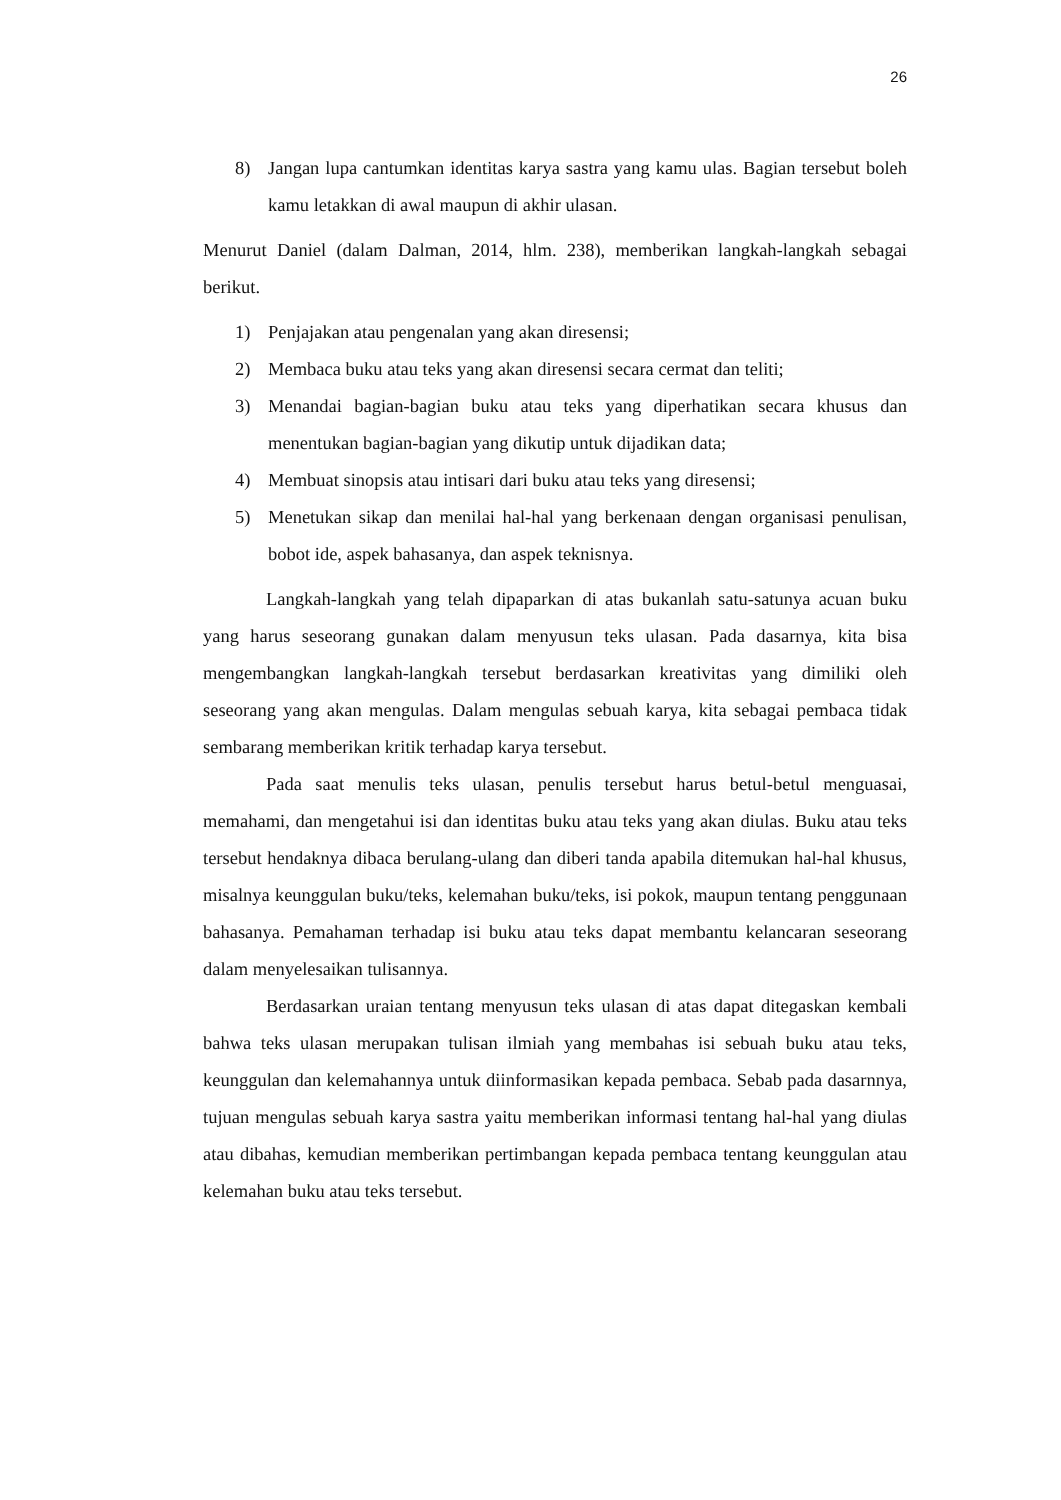26
8) Jangan lupa cantumkan identitas karya sastra yang kamu ulas. Bagian tersebut boleh kamu letakkan di awal maupun di akhir ulasan.
Menurut Daniel (dalam Dalman, 2014, hlm. 238), memberikan langkah-langkah sebagai berikut.
1) Penjajakan atau pengenalan yang akan diresensi;
2) Membaca buku atau teks yang akan diresensi secara cermat dan teliti;
3) Menandai bagian-bagian buku atau teks yang diperhatikan secara khusus dan menentukan bagian-bagian yang dikutip untuk dijadikan data;
4) Membuat sinopsis atau intisari dari buku atau teks yang diresensi;
5) Menetukan sikap dan menilai hal-hal yang berkenaan dengan organisasi penulisan, bobot ide, aspek bahasanya, dan aspek teknisnya.
Langkah-langkah yang telah dipaparkan di atas bukanlah satu-satunya acuan buku yang harus seseorang gunakan dalam menyusun teks ulasan. Pada dasarnya, kita bisa mengembangkan langkah-langkah tersebut berdasarkan kreativitas yang dimiliki oleh seseorang yang akan mengulas. Dalam mengulas sebuah karya, kita sebagai pembaca tidak sembarang memberikan kritik terhadap karya tersebut.
Pada saat menulis teks ulasan, penulis tersebut harus betul-betul menguasai, memahami, dan mengetahui isi dan identitas buku atau teks yang akan diulas. Buku atau teks tersebut hendaknya dibaca berulang-ulang dan diberi tanda apabila ditemukan hal-hal khusus, misalnya keunggulan buku/teks, kelemahan buku/teks, isi pokok, maupun tentang penggunaan bahasanya. Pemahaman terhadap isi buku atau teks dapat membantu kelancaran seseorang dalam menyelesaikan tulisannya.
Berdasarkan uraian tentang menyusun teks ulasan di atas dapat ditegaskan kembali bahwa teks ulasan merupakan tulisan ilmiah yang membahas isi sebuah buku atau teks, keunggulan dan kelemahannya untuk diinformasikan kepada pembaca. Sebab pada dasarnnya, tujuan mengulas sebuah karya sastra yaitu memberikan informasi tentang hal-hal yang diulas atau dibahas, kemudian memberikan pertimbangan kepada pembaca tentang keunggulan atau kelemahan buku atau teks tersebut.